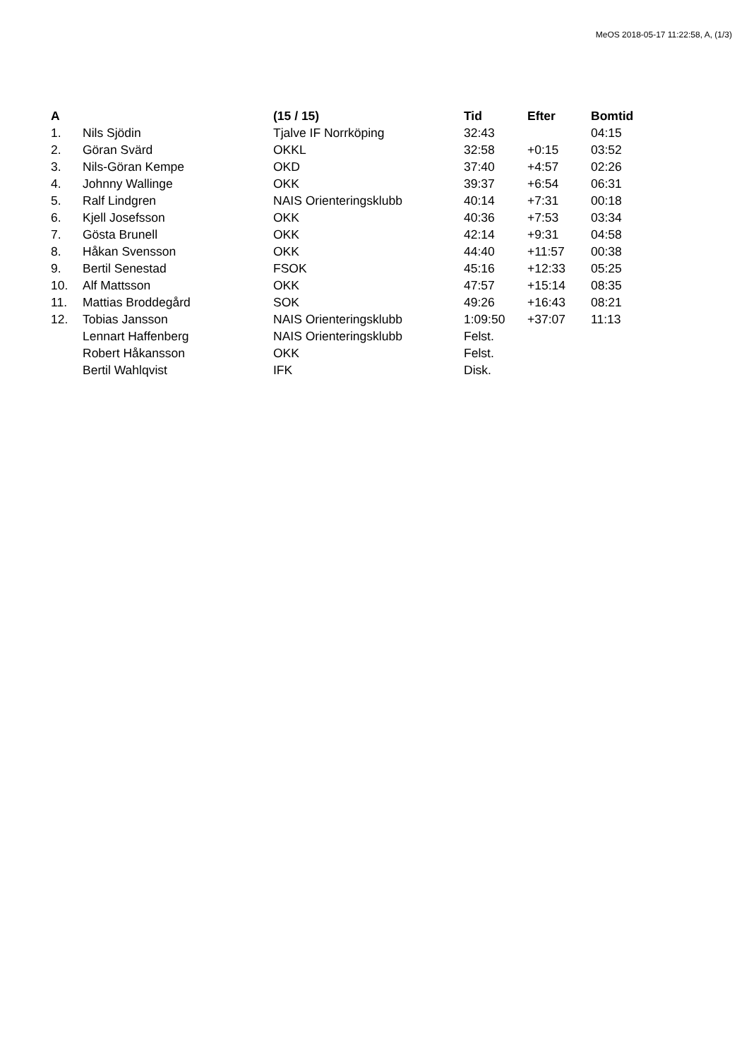MeOS 2018-05-17 11:22:58, A, (1/3)
| A | | (15 / 15) | Tid | Efter | Bomtid |
| --- | --- | --- | --- | --- | --- |
| 1. | Nils Sjödin | Tjalve IF Norrköping | 32:43 | | 04:15 |
| 2. | Göran Svärd | OKKL | 32:58 | +0:15 | 03:52 |
| 3. | Nils-Göran Kempe | OKD | 37:40 | +4:57 | 02:26 |
| 4. | Johnny Wallinge | OKK | 39:37 | +6:54 | 06:31 |
| 5. | Ralf Lindgren | NAIS Orienteringsklubb | 40:14 | +7:31 | 00:18 |
| 6. | Kjell Josefsson | OKK | 40:36 | +7:53 | 03:34 |
| 7. | Gösta Brunell | OKK | 42:14 | +9:31 | 04:58 |
| 8. | Håkan Svensson | OKK | 44:40 | +11:57 | 00:38 |
| 9. | Bertil Senestad | FSOK | 45:16 | +12:33 | 05:25 |
| 10. | Alf Mattsson | OKK | 47:57 | +15:14 | 08:35 |
| 11. | Mattias Broddegård | SOK | 49:26 | +16:43 | 08:21 |
| 12. | Tobias Jansson | NAIS Orienteringsklubb | 1:09:50 | +37:07 | 11:13 |
| | Lennart Haffenberg | NAIS Orienteringsklubb | Felst. | | |
| | Robert Håkansson | OKK | Felst. | | |
| | Bertil Wahlqvist | IFK | Disk. | | |